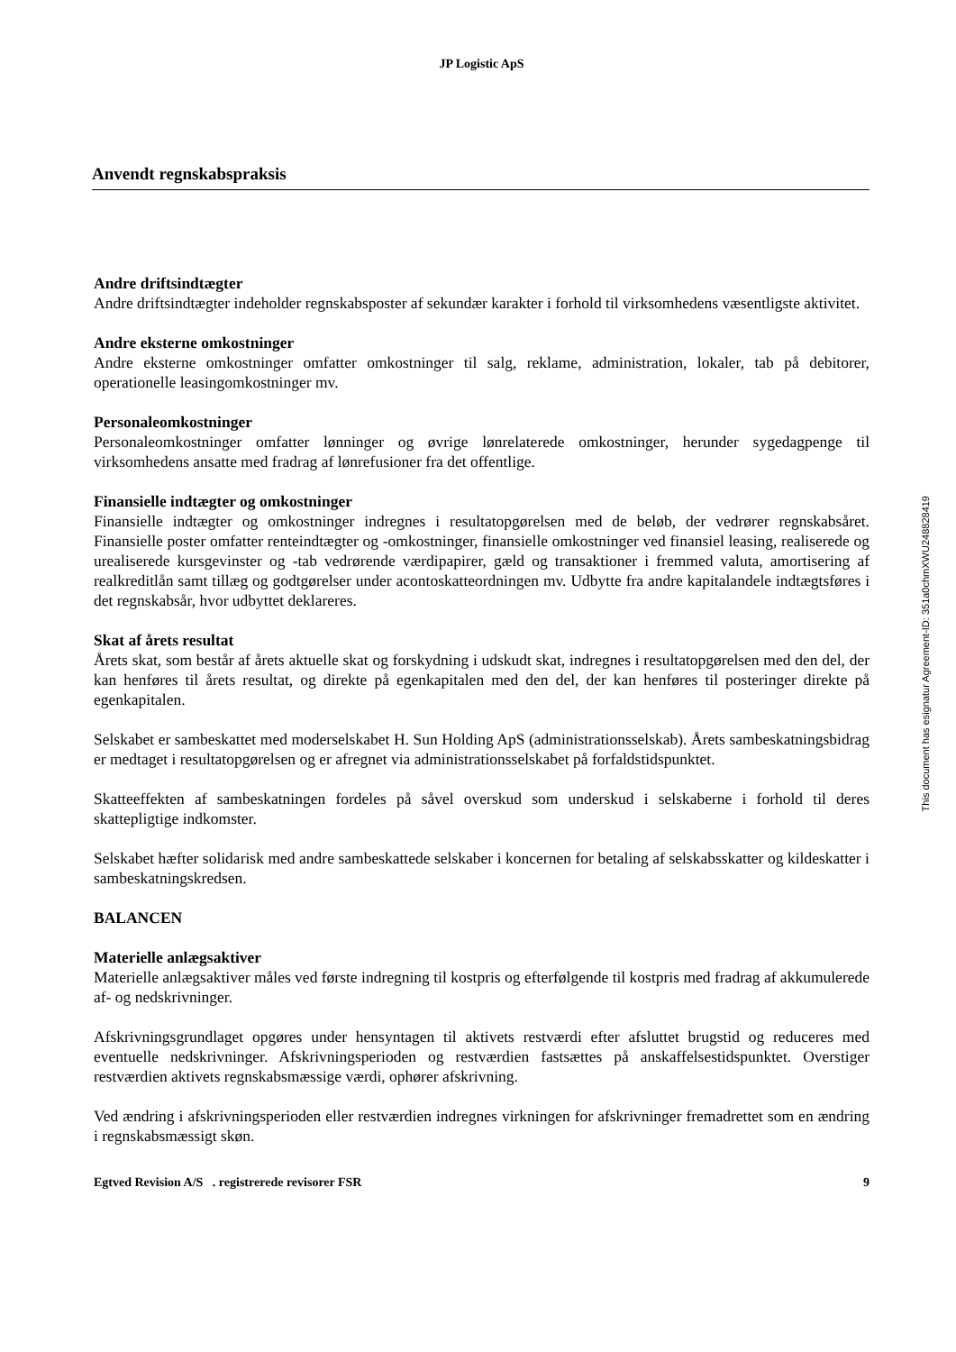JP Logistic ApS
Anvendt regnskabspraksis
Andre driftsindtægter
Andre driftsindtægter indeholder regnskabsposter af sekundær karakter i forhold til virksomhedens væsentligste aktivitet.
Andre eksterne omkostninger
Andre eksterne omkostninger omfatter omkostninger til salg, reklame, administration, lokaler, tab på debitorer, operationelle leasingomkostninger mv.
Personaleomkostninger
Personaleomkostninger omfatter lønninger og øvrige lønrelaterede omkostninger, herunder sygedagpenge til virksomhedens ansatte med fradrag af lønrefusioner fra det offentlige.
Finansielle indtægter og omkostninger
Finansielle indtægter og omkostninger indregnes i resultatopgørelsen med de beløb, der vedrører regnskabsåret. Finansielle poster omfatter renteindtægter og -omkostninger, finansielle omkostninger ved finansiel leasing, realiserede og urealiserede kursgevinster og -tab vedrørende værdipapirer, gæld og transaktioner i fremmed valuta, amortisering af realkreditlån samt tillæg og godtgørelser under acontoskatteordningen mv. Udbytte fra andre kapitalandele indtægtsføres i det regnskabsår, hvor udbyttet deklareres.
Skat af årets resultat
Årets skat, som består af årets aktuelle skat og forskydning i udskudt skat, indregnes i resultatopgørelsen med den del, der kan henføres til årets resultat, og direkte på egenkapitalen med den del, der kan henføres til posteringer direkte på egenkapitalen.
Selskabet er sambeskattet med moderselskabet H. Sun Holding ApS (administrationsselskab). Årets sambeskatningsbidrag er medtaget i resultatopgørelsen og er afregnet via administrationsselskabet på forfaldstidspunktet.
Skatteeffekten af sambeskatningen fordeles på såvel overskud som underskud i selskaberne i forhold til deres skattepligtige indkomster.
Selskabet hæfter solidarisk med andre sambeskattede selskaber i koncernen for betaling af selskabsskatter og kildeskatter i sambeskatningskredsen.
BALANCEN
Materielle anlægsaktiver
Materielle anlægsaktiver måles ved første indregning til kostpris og efterfølgende til kostpris med fradrag af akkumulerede af- og nedskrivninger.
Afskrivningsgrundlaget opgøres under hensyntagen til aktivets restværdi efter afsluttet brugstid og reduceres med eventuelle nedskrivninger. Afskrivningsperioden og restværdien fastsættes på anskaffelsestidspunktet. Overstiger restværdien aktivets regnskabsmæssige værdi, ophører afskrivning.
Ved ændring i afskrivningsperioden eller restværdien indregnes virkningen for afskrivninger fremadrettet som en ændring i regnskabsmæssigt skøn.
Egtved Revision A/S . registrerede revisorer FSR 9
This document has esignatur Agreement-ID: 351a0chmXWU248828419